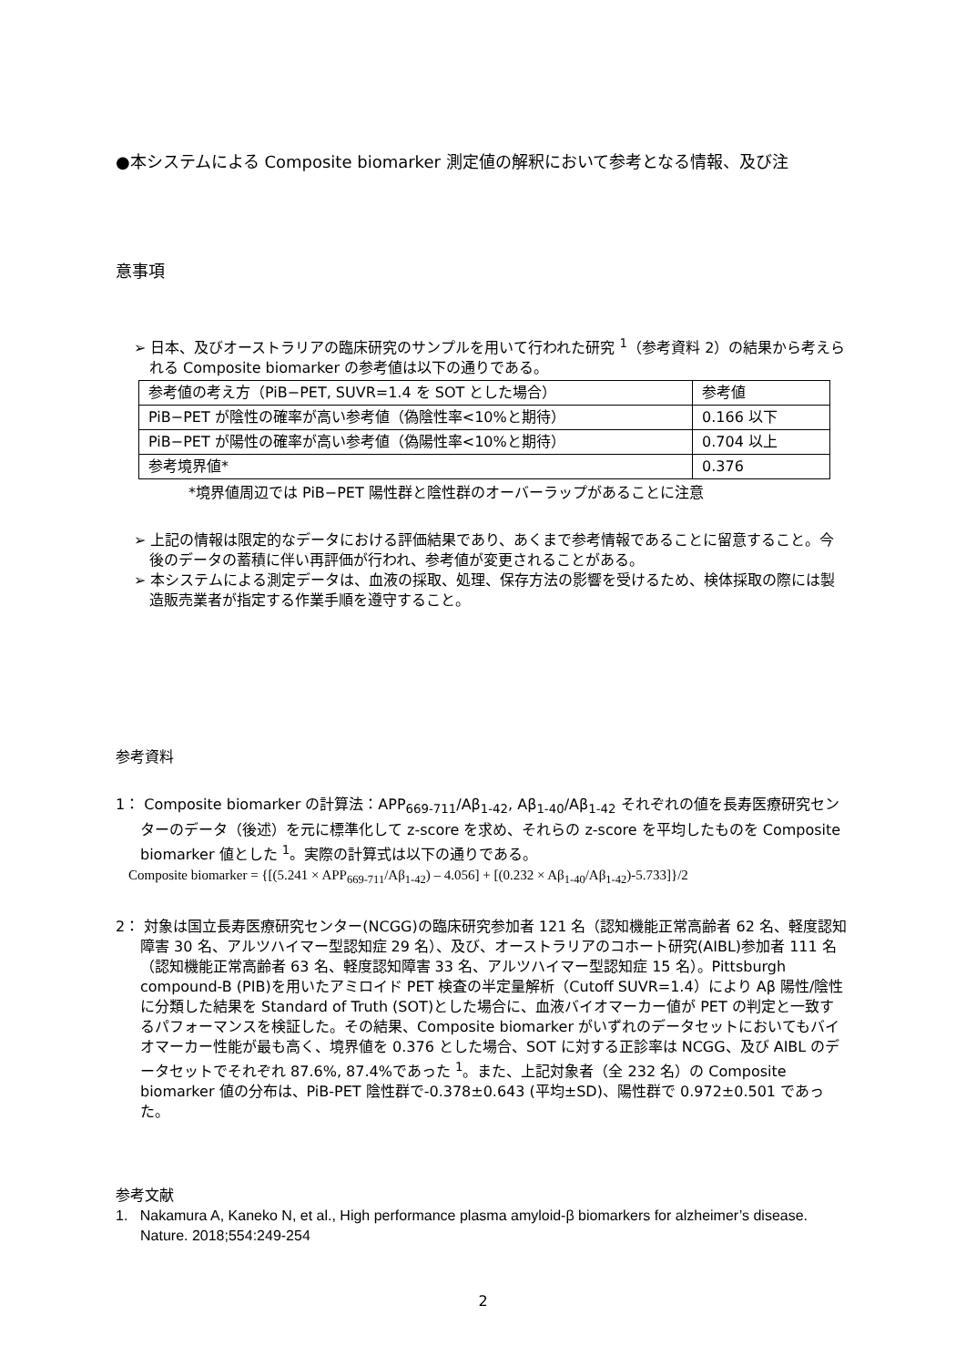●本システムによる Composite biomarker 測定値の解釈において参考となる情報、及び注
意事項
➢ 日本、及びオーストラリアの臨床研究のサンプルを用いて行われた研究 <sup>1</sup>（参考資料 2）の結果から考えられる Composite biomarker の参考値は以下の通りである。
| 参考値の考え方（PiB−PET, SUVR=1.4 を SOT とした場合） | 参考値 |
| PiB−PET が陰性の確率が高い参考値（偽陰性率<10%と期待） | 0.166 以下 |
| PiB−PET が陽性の確率が高い参考値（偽陽性率<10%と期待） | 0.704 以上 |
| 参考境界値* | 0.376 |
*境界値周辺では PiB−PET 陽性群と陰性群のオーバーラップがあることに注意
➢ 上記の情報は限定的なデータにおける評価結果であり、あくまで参考情報であることに留意すること。今後のデータの蓄積に伴い再評価が行われ、参考値が変更されることがある。
➢ 本システムによる測定データは、血液の採取、処理、保存方法の影響を受けるため、検体採取の際には製造販売業者が指定する作業手順を遵守すること。
参考資料
1： Composite biomarker の計算法：APP<sub>669-711</sub>/Aβ<sub>1-42</sub>, Aβ<sub>1-40</sub>/Aβ<sub>1-42</sub> それぞれの値を長寿医療研究センターのデータ（後述）を元に標準化して z-score を求め、それらの z-score を平均したものを Composite biomarker 値とした <sup>1</sup>。実際の計算式は以下の通りである。
Composite biomarker = {[(5.241 × APP<sub>669-711</sub>/Aβ<sub>1-42</sub>) – 4.056] + [(0.232 × Aβ<sub>1-40</sub>/Aβ<sub>1-42</sub>)-5.733]}/2
2： 対象は国立長寿医療研究センター(NCGG)の臨床研究参加者 121 名（認知機能正常高齢者 62 名、軽度認知障害 30 名、アルツハイマー型認知症 29 名）、及び、オーストラリアのコホート研究(AIBL)参加者 111 名（認知機能正常高齢者 63 名、軽度認知障害 33 名、アルツハイマー型認知症 15 名）。Pittsburgh compound-B (PIB)を用いたアミロイド PET 検査の半定量解析（Cutoff SUVR=1.4）により Aβ 陽性/陰性に分類した結果を Standard of Truth (SOT)とした場合に、血液バイオマーカー値が PET の判定と一致するパフォーマンスを検証した。その結果、Composite biomarker がいずれのデータセットにおいてもバイオマーカー性能が最も高く、境界値を 0.376 とした場合、SOT に対する正診率は NCGG、及び AIBL のデータセットでそれぞれ 87.6%, 87.4%であった <sup>1</sup>。また、上記対象者（全 232 名）の Composite biomarker 値の分布は、PiB-PET 陰性群で-0.378±0.643 (平均±SD)、陽性群で 0.972±0.501 であった。
参考文献
1. Nakamura A, Kaneko N, et al., High performance plasma amyloid-β biomarkers for alzheimer’s disease. Nature. 2018;554:249-254
2